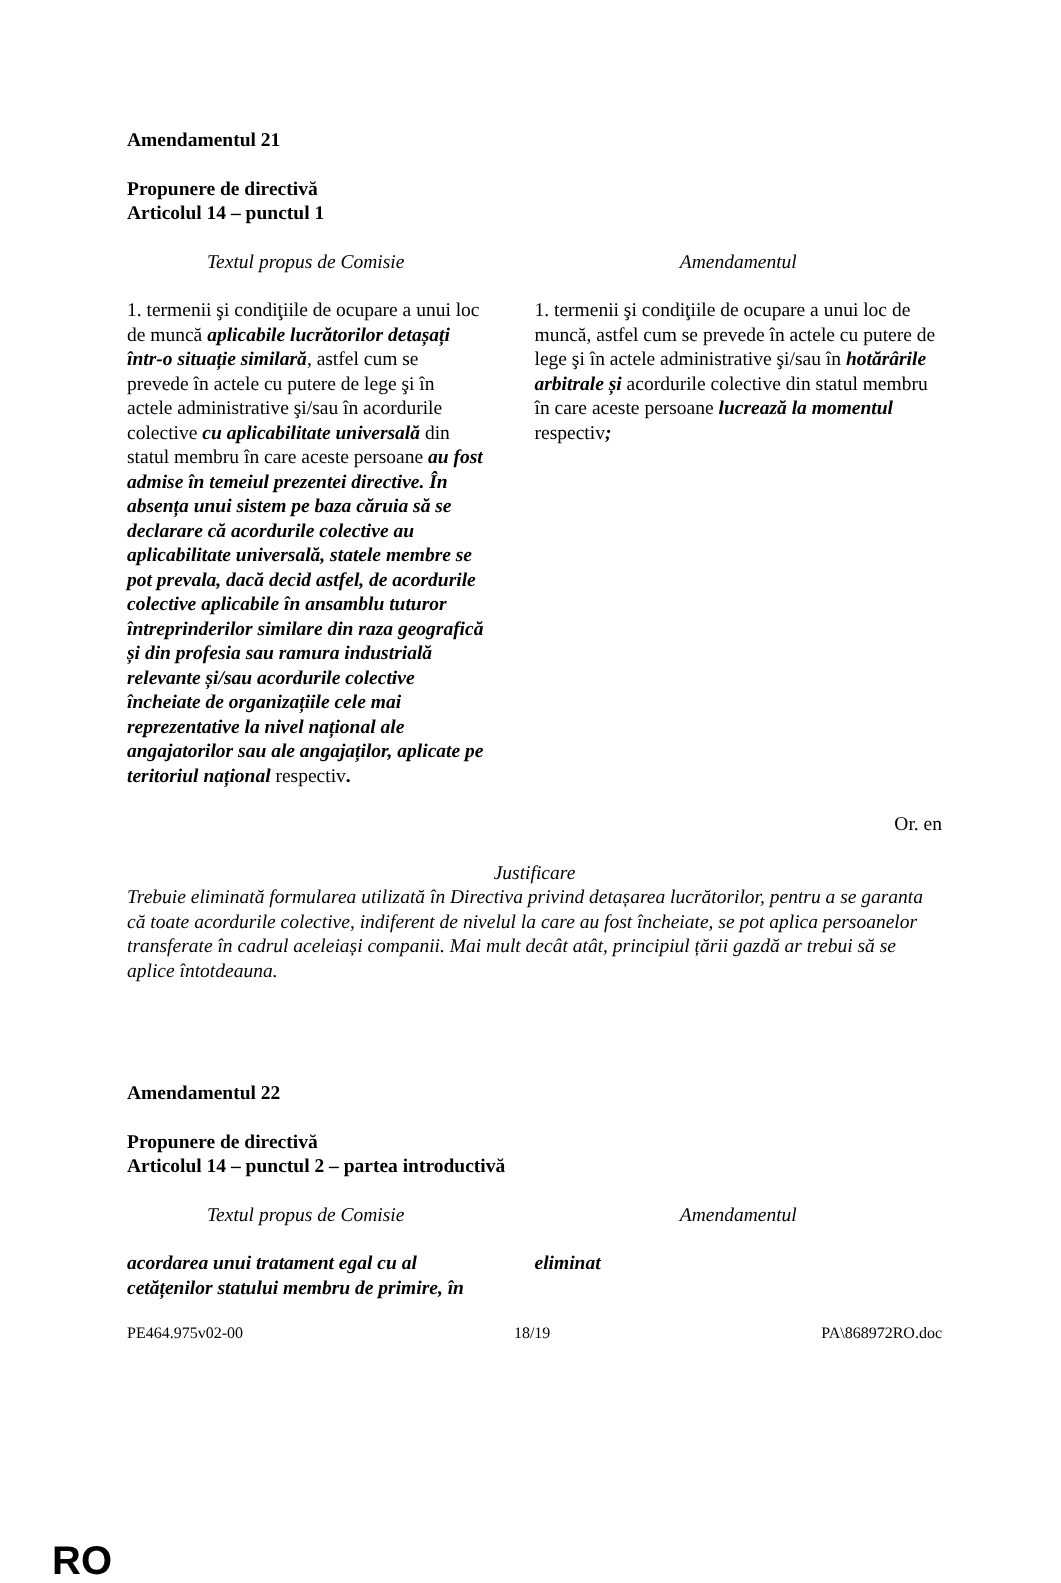Amendamentul 21
Propunere de directivă
Articolul 14 – punctul 1
| Textul propus de Comisie | Amendamentul |
| 1. termenii şi condiţiile de ocupare a unui loc de muncă aplicabile lucrătorilor detașați într-o situație similară , astfel cum se prevede în actele cu putere de lege şi în actele administrative şi/sau în acordurile colective cu aplicabilitate universală din statul membru în care aceste persoane au fost admise în temeiul prezentei directive. În absența unui sistem pe baza căruia să se declarare că acordurile colective au aplicabilitate universală, statele membre se pot prevala, dacă decid astfel, de acordurile colective aplicabile în ansamblu tuturor întreprinderilor similare din raza geografică și din profesia sau ramura industrială relevante și/sau acordurile colective încheiate de organizațiile cele mai reprezentative la nivel național ale angajatorilor sau ale angajaților, aplicate pe teritoriul național respectiv . | 1. termenii şi condiţiile de ocupare a unui loc de muncă, astfel cum se prevede în actele cu putere de lege şi în actele administrative şi/sau în hotărârile arbitrale și acordurile colective din statul membru în care aceste persoane lucrează la momentul respectiv ; |
Or. en
Justificare
Trebuie eliminată formularea utilizată în Directiva privind detașarea lucrătorilor, pentru a se garanta că toate acordurile colective, indiferent de nivelul la care au fost încheiate, se pot aplica persoanelor transferate în cadrul aceleiași companii. Mai mult decât atât, principiul țării gazdă ar trebui să se aplice întotdeauna.
Amendamentul 22
Propunere de directivă
Articolul 14 – punctul 2 – partea introductivă
| Textul propus de Comisie | Amendamentul |
| acordarea unui tratament egal cu al cetățenilor statului membru de primire, în | eliminat |
PE464.975v02-00 18/19 PA\868972RO.doc
RO